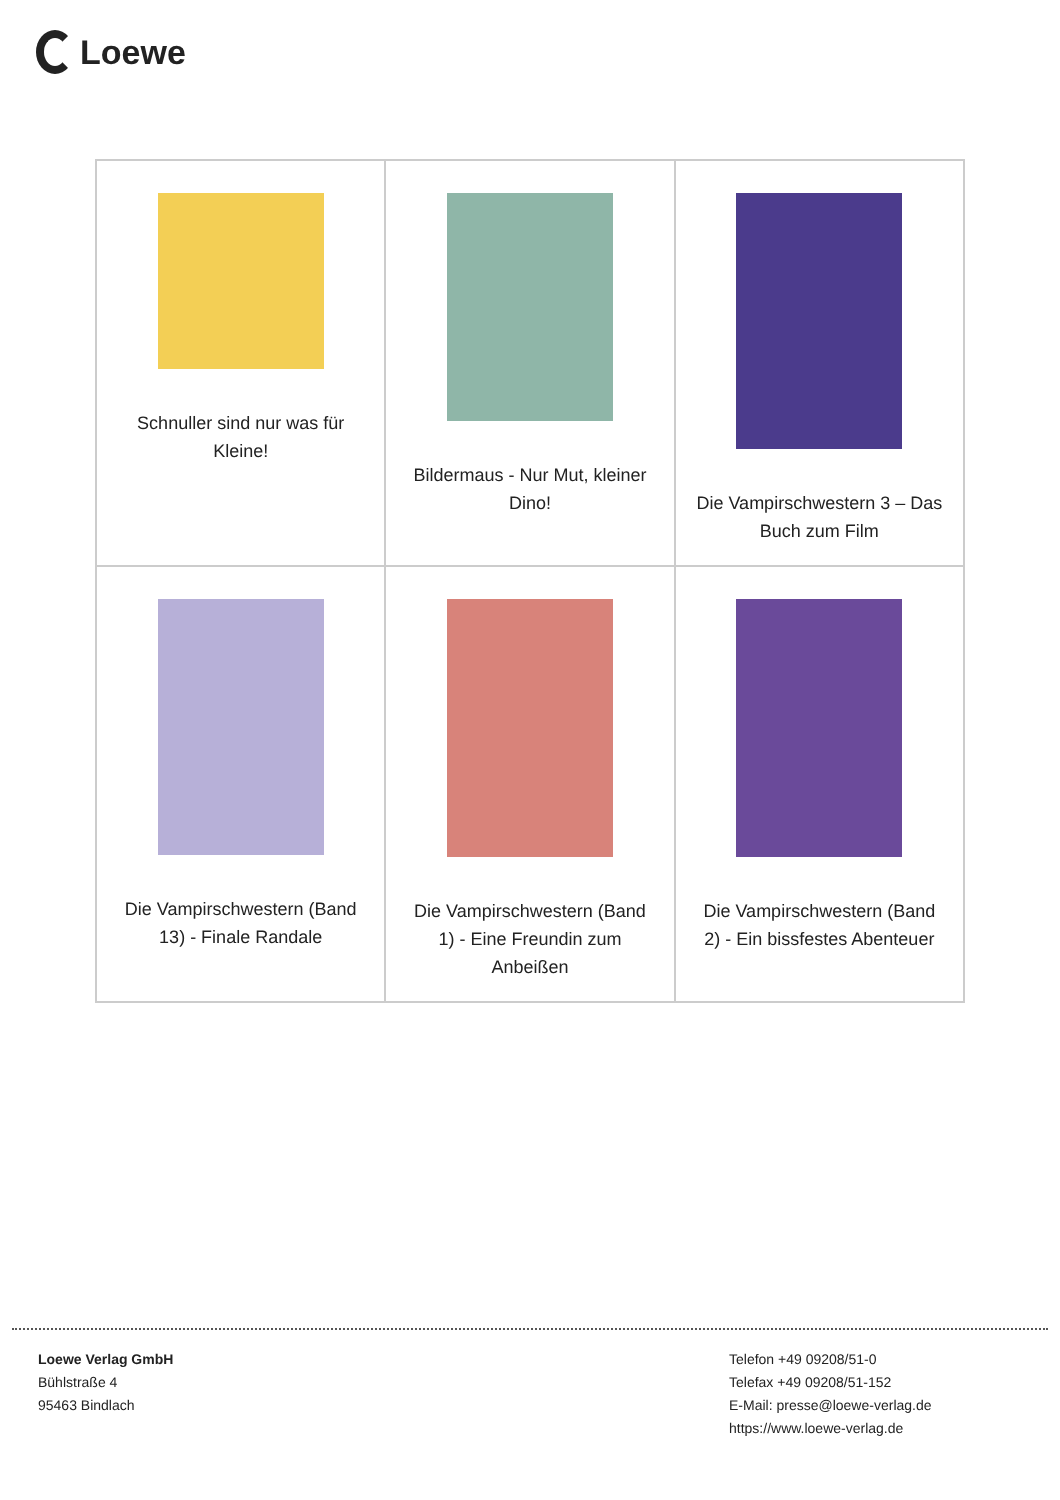Loewe
| Schnuller sind nur was für Kleine! | Bildermaus - Nur Mut, kleiner Dino! | Die Vampirschwestern 3 – Das Buch zum Film |
| Die Vampirschwestern (Band 13) - Finale Randale | Die Vampirschwestern (Band 1) - Eine Freundin zum Anbeißen | Die Vampirschwestern (Band 2) - Ein bissfestes Abenteuer |
Loewe Verlag GmbH
Bühlstraße 4
95463 Bindlach
Telefon +49 09208/51-0
Telefax +49 09208/51-152
E-Mail: presse@loewe-verlag.de
https://www.loewe-verlag.de